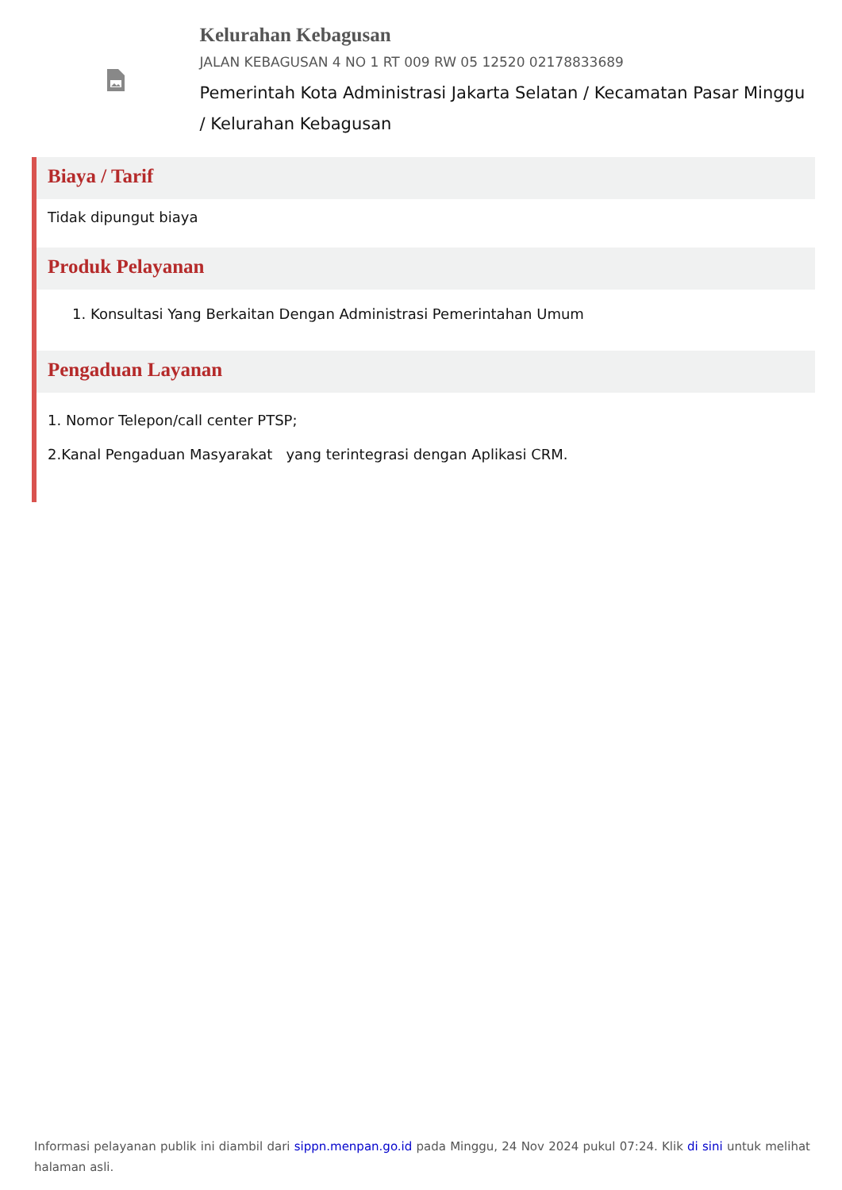Kelurahan Kebagusan
JALAN KEBAGUSAN 4 NO 1 RT 009 RW 05 12520 02178833689
Pemerintah Kota Administrasi Jakarta Selatan / Kecamatan Pasar Minggu / Kelurahan Kebagusan
Biaya / Tarif
Tidak dipungut biaya
Produk Pelayanan
1. Konsultasi Yang Berkaitan Dengan Administrasi Pemerintahan Umum
Pengaduan Layanan
1. Nomor Telepon/call center PTSP;
2.Kanal Pengaduan Masyarakat yang terintegrasi dengan Aplikasi CRM.
Informasi pelayanan publik ini diambil dari sippn.menpan.go.id pada Minggu, 24 Nov 2024 pukul 07:24. Klik di sini untuk melihat halaman asli.